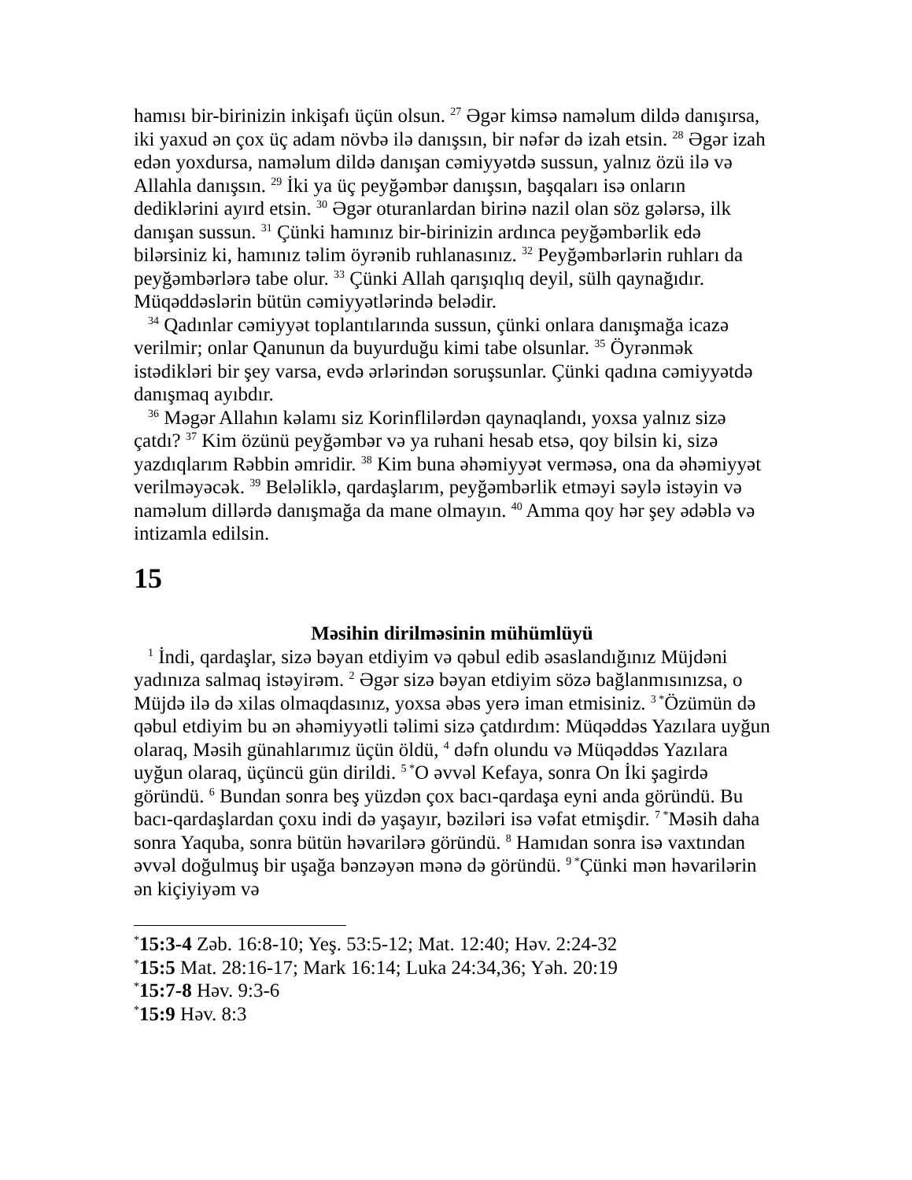hamısı bir-birinizin inkişafı üçün olsun. <sup>27</sup> Əgər kimsə naməlum dildə danışırsa, iki yaxud ən çox üç adam növbə ilə danışsın, bir nəfər də izah etsin. <sup>28</sup> Əgər izah edən yoxdursa, naməlum dildə danışan cəmiyyətdə sussun, yalnız özü ilə və Allahla danışsın. <sup>29</sup> İki ya üç peyğəmbər danışsın, başqaları isə onların dediklərini ayırd etsin. <sup>30</sup> Əgər oturanlardan birinə nazil olan söz gələrsə, ilk danışan sussun. <sup>31</sup> Çünki hamınız bir-birinizin ardınca peyğəmbərlik edə bilərsiniz ki, hamınız təlim öyrənib ruhlanasınız. <sup>32</sup> Peyğəmbərlərin ruhları da peyğəmbərlərə tabe olur. <sup>33</sup> Çünki Allah qarışıqlıq deyil, sülh qaynağıdır. Müqəddəslərin bütün cəmiyyətlərində belədir.
<sup>34</sup> Qadınlar cəmiyyət toplantılarında sussun, çünki onlara danışmağa icazə verilmir; onlar Qanunun da buyurduğu kimi tabe olsunlar. <sup>35</sup> Öyrənmək istədikləri bir şey varsa, evdə ərlərindən soruşsunlar. Çünki qadına cəmiyyətdə danışmaq ayıbdır.
<sup>36</sup> Məgər Allahın kəlamı siz Korinflilərdən qaynaqlandı, yoxsa yalnız sizə çatdı? <sup>37</sup> Kim özünü peyğəmbər və ya ruhani hesab etsə, qoy bilsin ki, sizə yazdıqlarım Rəbbin əmridir. <sup>38</sup> Kim buna əhəmiyyət verməsə, ona da əhəmiyyət verilməyəcək. <sup>39</sup> Beləliklə, qardaşlarım, peyğəmbərlik etməyi səylə istəyin və naməlum dillərdə danışmağa da mane olmayın. <sup>40</sup> Amma qoy hər şey ədəblə və intizamla edilsin.
15
Məsihin dirilməsinin mühümlüyü
<sup>1</sup> İndi, qardaşlar, sizə bəyan etdiyim və qəbul edib əsaslandığınız Müjdəni yadınıza salmaq istəyirəm. <sup>2</sup> Əgər sizə bəyan etdiyim sözə bağlanmısınızsa, o Müjdə ilə də xilas olmaqdasınız, yoxsa əbəs yerə iman etmisiniz. <sup>3 *</sup>Özümün də qəbul etdiyim bu ən əhəmiyyətli təlimi sizə çatdırdım: Müqəddəs Yazılara uyğun olaraq, Məsih günahlarımız üçün öldü, <sup>4</sup> dəfn olundu və Müqəddəs Yazılara uyğun olaraq, üçüncü gün dirildi. <sup>5 *</sup>O əvvəl Kefaya, sonra On İki şagirdə göründü. <sup>6</sup> Bundan sonra beş yüzdən çox bacı-qardaşa eyni anda göründü. Bu bacı-qardaşlardan çoxu indi də yaşayır, bəziləri isə vəfat etmişdir. <sup>7 *</sup>Məsih daha sonra Yaquba, sonra bütün həvarilərə göründü. <sup>8</sup> Hamıdan sonra isə vaxtından əvvəl doğulmuş bir uşağa bənzəyən mənə də göründü. <sup>9 *</sup>Çünki mən həvarilərin ən kiçiyiyəm və
<sup>*</sup> 15:3-4 Zəb. 16:8-10; Yeş. 53:5-12; Mat. 12:40; Həv. 2:24-32
<sup>*</sup> 15:5 Mat. 28:16-17; Mark 16:14; Luka 24:34,36; Yəh. 20:19
<sup>*</sup> 15:7-8 Həv. 9:3-6
<sup>*</sup> 15:9 Həv. 8:3